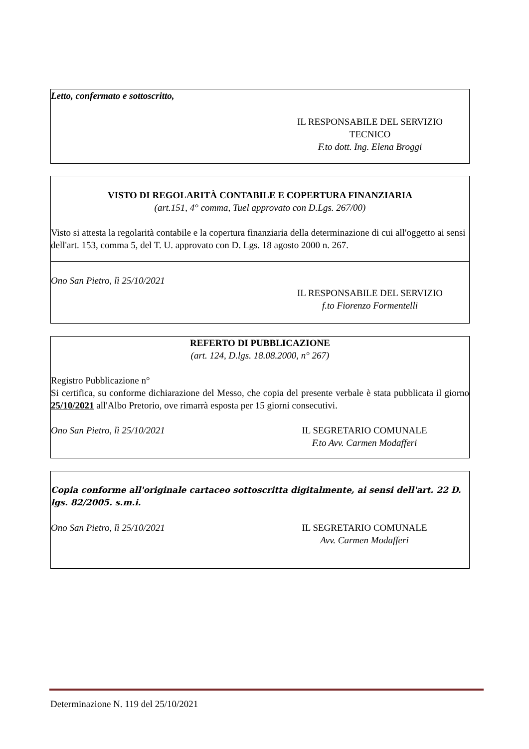Letto, confermato e sottoscritto,
IL RESPONSABILE DEL SERVIZIO
TECNICO
F.to dott. Ing. Elena Broggi
VISTO DI REGOLARITÀ CONTABILE E COPERTURA FINANZIARIA
(art.151, 4° comma, Tuel approvato con D.Lgs. 267/00)
Visto si attesta la regolarità contabile e la copertura finanziaria della determinazione di cui all'oggetto ai sensi dell'art. 153, comma 5, del T. U. approvato con D. Lgs. 18 agosto 2000 n. 267.
Ono San Pietro, lì 25/10/2021
IL RESPONSABILE DEL SERVIZIO
f.to Fiorenzo Formentelli
REFERTO DI PUBBLICAZIONE
(art. 124, D.lgs. 18.08.2000, n° 267)
Registro Pubblicazione n°
Si certifica, su conforme dichiarazione del Messo, che copia del presente verbale è stata pubblicata il giorno 25/10/2021 all'Albo Pretorio, ove rimarrà esposta per 15 giorni consecutivi.
Ono San Pietro, lì 25/10/2021 IL SEGRETARIO COMUNALE
F.to Avv. Carmen Modafferi
Copia conforme all'originale cartaceo sottoscritta digitalmente, ai sensi dell'art. 22 D. lgs. 82/2005. s.m.i.
Ono San Pietro, lì 25/10/2021 IL SEGRETARIO COMUNALE
Avv. Carmen Modafferi
Determinazione N. 119 del 25/10/2021